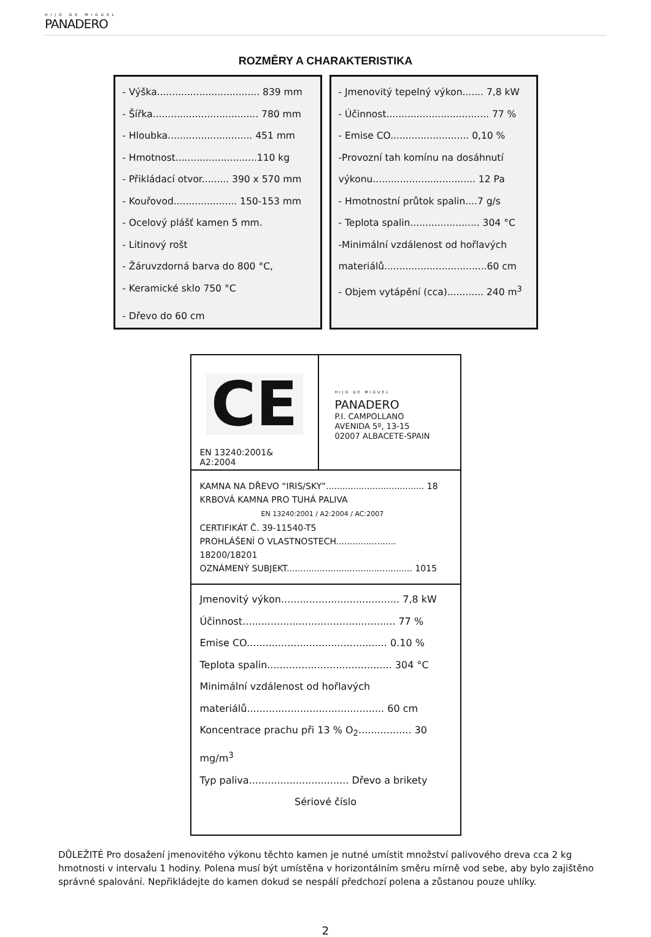HIJO DE MIGUEL
PANADERO
ROZMĚRY A CHARAKTERISTIKA
- Výška.................................. 839 mm
- Šířka................................... 780 mm
- Hloubka............................ 451 mm
- Hmotnost...........................110 kg
- Přikládací otvor......... 390 x 570 mm
- Kouřovod..................... 150-153 mm
- Ocelový plášť kamen 5 mm.
- Litinový rošt
- Žáruvzdorná barva do 800 °C,
- Keramické sklo 750 °C
- Dřevo do 60 cm
- Jmenovitý tepelný výkon....... 7,8 kW
- Účinnost.................................. 77 %
- Emise CO.......................... 0,10 %
-Provozní tah komínu na dosáhnutí
výkonu.................................. 12 Pa
- Hmotnostní průtok spalin....7 g/s
- Teplota spalin....................... 304 °C
-Minimální vzdálenost od hořlavých
materiálů..................................60 cm
- Objem vytápění (cca)............ 240 m<sup>3</sup>
CE
EN 13240:2001& A2:2004
HIJO DE MIGUEL
PANADERO
P.I. CAMPOLLANO
AVENIDA 5º, 13-15
02007 ALBACETE-SPAIN
KAMNA NA DŘEVO “IRIS/SKY”.................................... 18
KRBOVÁ KAMNA PRO TUHÁ PALIVA
EN 13240:2001 / A2:2004 / AC:2007
CERTIFIKÁT Č. 39-11540-T5
PROHLÁŠENÍ O VLASTNOSTECH...................... 18200/18201
OZNÁMENÝ SUBJEKT.............................................. 1015
Jmenovitý výkon...................................... 7,8 kW
Účinnost................................................. 77 %
Emise CO............................................. 0.10 %
Teplota spalin........................................ 304 °C
Minimální vzdálenost od hořlavých
materiálů............................................ 60 cm
Koncentrace prachu při 13 % O<sub>2</sub>................. 30 mg/m<sup>3</sup>
Typ paliva................................ Dřevo a brikety
Sériové číslo
DŮLEŽITÉ Pro dosažení jmenovitého výkonu těchto kamen je nutné umístit množství palivového dreva cca 2 kg hmotnosti v intervalu 1 hodiny. Polena musí být umístěna v horizontálním směru mírně vod sebe, aby bylo zajištěno správné spalování. Nepřikládejte do kamen dokud se nespálí předchozí polena a zůstanou pouze uhlíky.
2